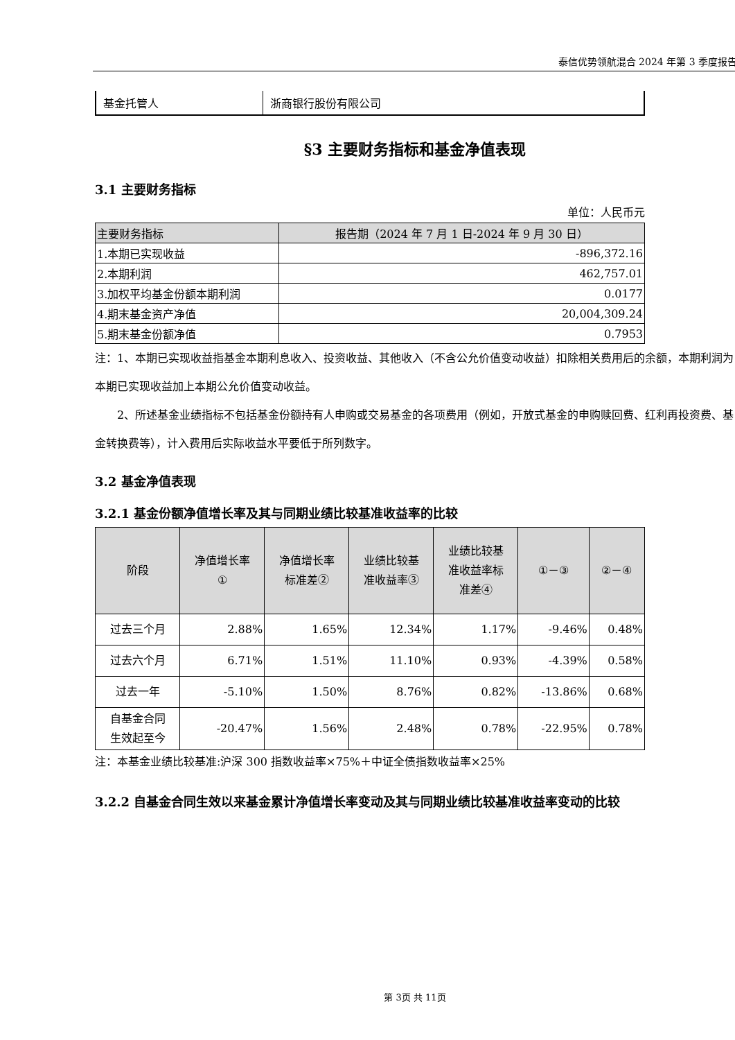泰信优势领航混合 2024 年第 3 季度报告
| 基金托管人 | 浙商银行股份有限公司 |
§3 主要财务指标和基金净值表现
3.1 主要财务指标
单位：人民币元
| 主要财务指标 | 报告期（2024 年 7 月 1 日-2024 年 9 月 30 日） |
| --- | --- |
| 1.本期已实现收益 | -896,372.16 |
| 2.本期利润 | 462,757.01 |
| 3.加权平均基金份额本期利润 | 0.0177 |
| 4.期末基金资产净值 | 20,004,309.24 |
| 5.期末基金份额净值 | 0.7953 |
注：1、本期已实现收益指基金本期利息收入、投资收益、其他收入（不含公允价值变动收益）扣除相关费用后的余额，本期利润为本期已实现收益加上本期公允价值变动收益。
  2、所述基金业绩指标不包括基金份额持有人申购或交易基金的各项费用（例如，开放式基金的申购赎回费、红利再投资费、基金转换费等），计入费用后实际收益水平要低于所列数字。
3.2 基金净值表现
3.2.1 基金份额净值增长率及其与同期业绩比较基准收益率的比较
| 阶段 | 净值增长率 ① | 净值增长率 标准差② | 业绩比较基 准收益率③ | 业绩比较基 准收益率标 准差④ | ①－③ | ②－④ |
| --- | --- | --- | --- | --- | --- | --- |
| 过去三个月 | 2.88% | 1.65% | 12.34% | 1.17% | -9.46% | 0.48% |
| 过去六个月 | 6.71% | 1.51% | 11.10% | 0.93% | -4.39% | 0.58% |
| 过去一年 | -5.10% | 1.50% | 8.76% | 0.82% | -13.86% | 0.68% |
| 自基金合同 生效起至今 | -20.47% | 1.56% | 2.48% | 0.78% | -22.95% | 0.78% |
注：本基金业绩比较基准:沪深 300 指数收益率×75%＋中证全债指数收益率×25%
3.2.2 自基金合同生效以来基金累计净值增长率变动及其与同期业绩比较基准收益率变动的比较
第 3页 共 11页